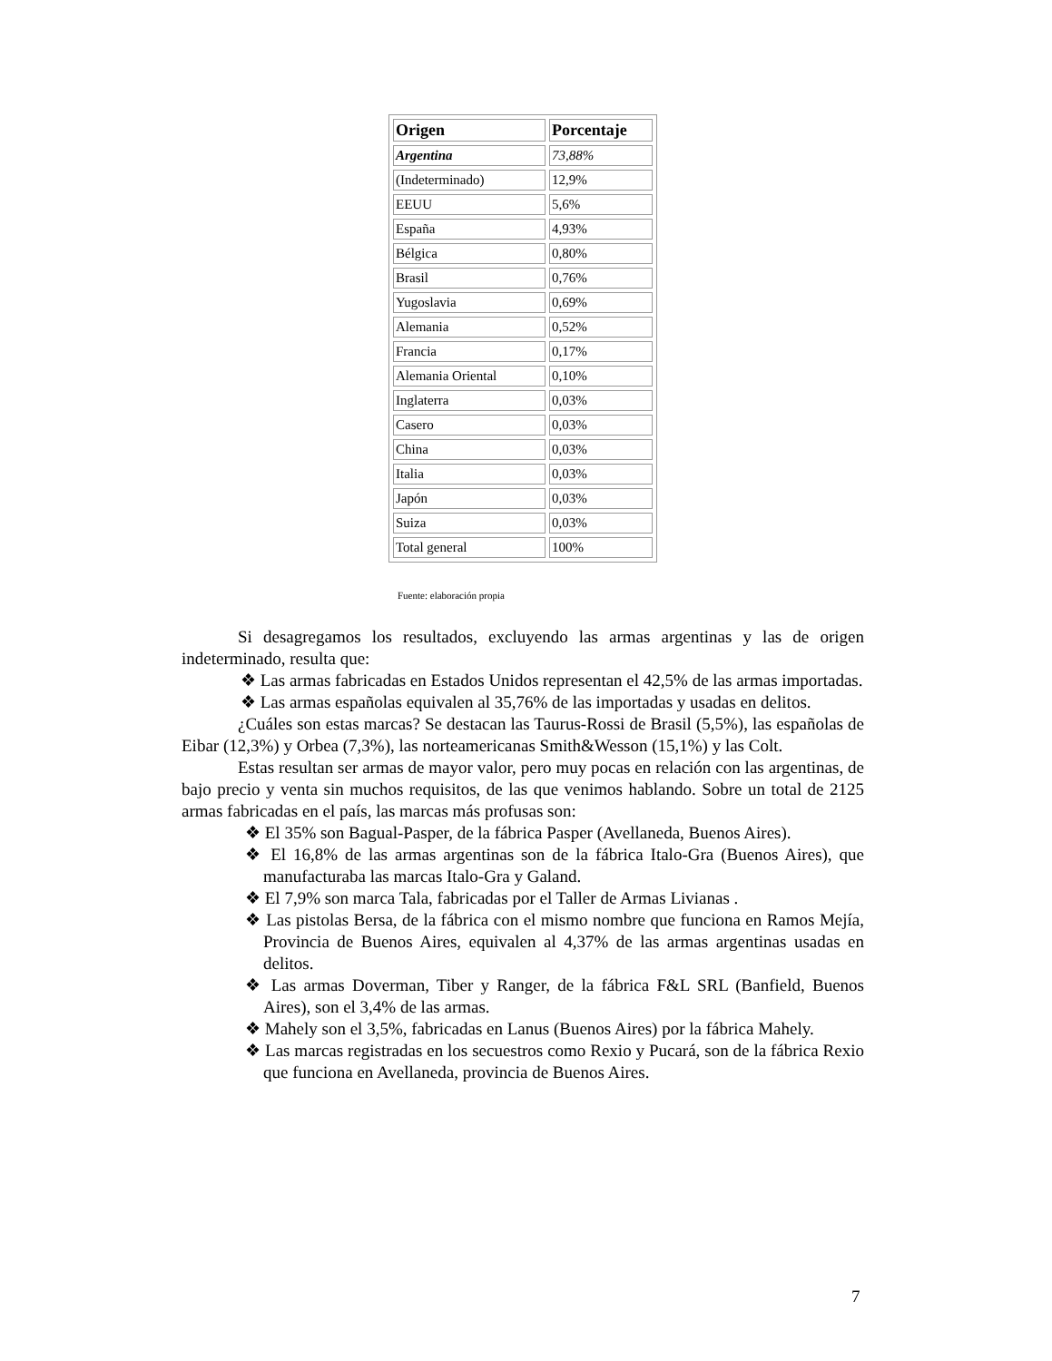| Origen | Porcentaje |
| --- | --- |
| Argentina | 73,88% |
| (Indeterminado) | 12,9% |
| EEUU | 5,6% |
| España | 4,93% |
| Bélgica | 0,80% |
| Brasil | 0,76% |
| Yugoslavia | 0,69% |
| Alemania | 0,52% |
| Francia | 0,17% |
| Alemania Oriental | 0,10% |
| Inglaterra | 0,03% |
| Casero | 0,03% |
| China | 0,03% |
| Italia | 0,03% |
| Japón | 0,03% |
| Suiza | 0,03% |
| Total general | 100% |
Fuente: elaboración propia
Si desagregamos los resultados, excluyendo las armas argentinas y las de origen indeterminado, resulta que:
❖ Las armas fabricadas en Estados Unidos representan el 42,5% de las armas importadas.
❖ Las armas españolas equivalen al 35,76% de las importadas y usadas en delitos.
¿Cuáles son estas marcas? Se destacan las Taurus-Rossi de Brasil (5,5%), las españolas de Eibar (12,3%) y Orbea (7,3%), las norteamericanas Smith&Wesson (15,1%) y las Colt.
Estas resultan ser armas de mayor valor, pero muy pocas en relación con las argentinas, de bajo precio y venta sin muchos requisitos, de las que venimos hablando. Sobre un total de 2125 armas fabricadas en el país, las marcas más profusas son:
❖ El 35% son Bagual-Pasper, de la fábrica Pasper (Avellaneda, Buenos Aires).
❖ El 16,8% de las armas argentinas son de la fábrica Italo-Gra (Buenos Aires), que manufacturaba las marcas Italo-Gra y Galand.
❖ El 7,9% son marca Tala, fabricadas por el Taller de Armas Livianas .
❖ Las pistolas Bersa, de la fábrica con el mismo nombre que funciona en Ramos Mejía, Provincia de Buenos Aires, equivalen al 4,37% de las armas argentinas usadas en delitos.
❖ Las armas Doverman, Tiber y Ranger, de la fábrica F&L SRL (Banfield, Buenos Aires), son el 3,4% de las armas.
❖ Mahely son el 3,5%, fabricadas en Lanus (Buenos Aires) por la fábrica Mahely.
❖ Las marcas registradas en los secuestros como Rexio y Pucará, son de la fábrica Rexio que funciona en Avellaneda, provincia de Buenos Aires.
7